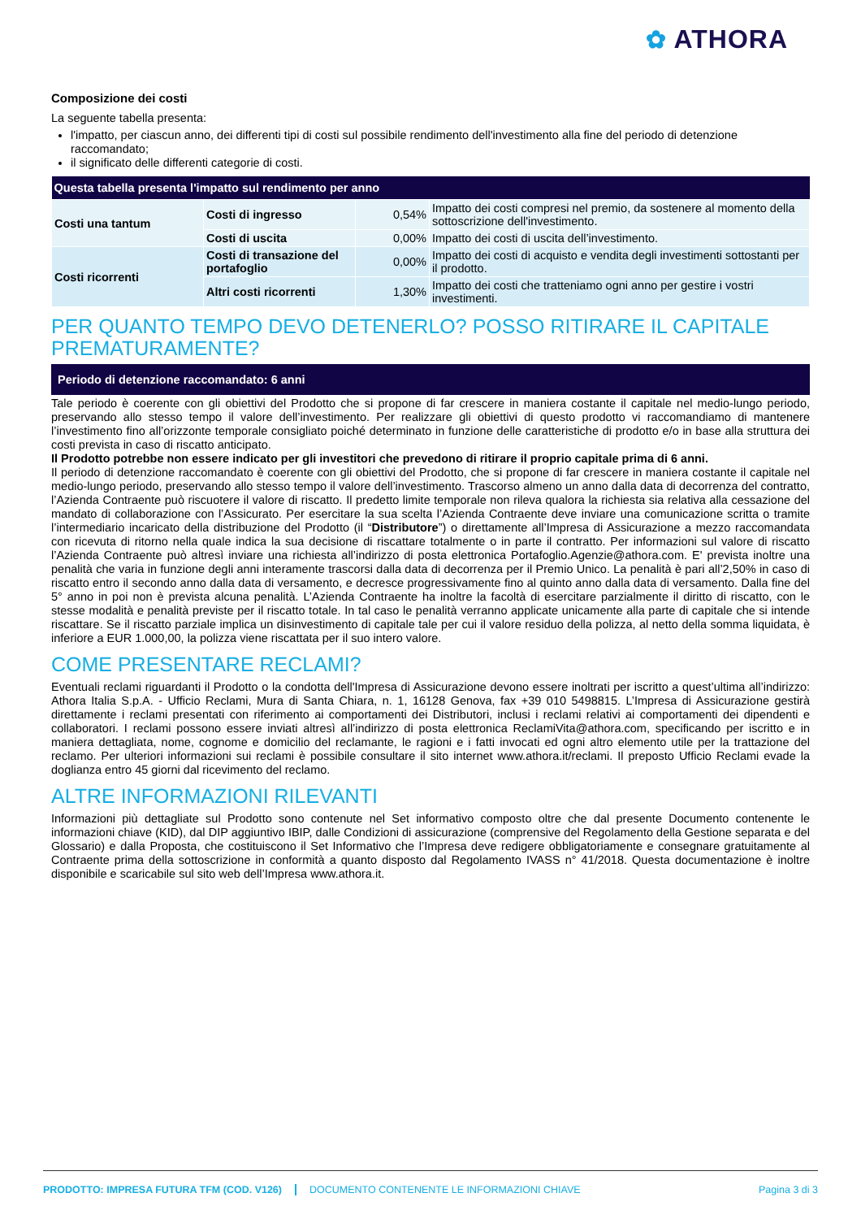✿ ATHORA
Composizione dei costi
La seguente tabella presenta:
l'impatto, per ciascun anno, dei differenti tipi di costi sul possibile rendimento dell'investimento alla fine del periodo di detenzione raccomandato;
il significato delle differenti categorie di costi.
| Questa tabella presenta l'impatto sul rendimento per anno | | | |
| --- | --- | --- | --- |
| Costi una tantum | Costi di ingresso | 0,54% | Impatto dei costi compresi nel premio, da sostenere al momento della sottoscrizione dell'investimento. |
| | Costi di uscita | 0,00% | Impatto dei costi di uscita dell’investimento. |
| Costi ricorrenti | Costi di transazione del portafoglio | 0,00% | Impatto dei costi di acquisto e vendita degli investimenti sottostanti per il prodotto. |
| | Altri costi ricorrenti | 1,30% | Impatto dei costi che tratteniamo ogni anno per gestire i vostri investimenti. |
PER QUANTO TEMPO DEVO DETENERLO? POSSO RITIRARE IL CAPITALE PREMATURAMENTE?
Periodo di detenzione raccomandato: 6 anni
Tale periodo è coerente con gli obiettivi del Prodotto che si propone di far crescere in maniera costante il capitale nel medio-lungo periodo, preservando allo stesso tempo il valore dell’investimento. Per realizzare gli obiettivi di questo prodotto vi raccomandiamo di mantenere l’investimento fino all’orizzonte temporale consigliato poiché determinato in funzione delle caratteristiche di prodotto e/o in base alla struttura dei costi prevista in caso di riscatto anticipato.
Il Prodotto potrebbe non essere indicato per gli investitori che prevedono di ritirare il proprio capitale prima di 6 anni.
Il periodo di detenzione raccomandato è coerente con gli obiettivi del Prodotto, che si propone di far crescere in maniera costante il capitale nel medio-lungo periodo, preservando allo stesso tempo il valore dell’investimento. Trascorso almeno un anno dalla data di decorrenza del contratto, l’Azienda Contraente può riscuotere il valore di riscatto. Il predetto limite temporale non rileva qualora la richiesta sia relativa alla cessazione del mandato di collaborazione con l’Assicurato. Per esercitare la sua scelta l’Azienda Contraente deve inviare una comunicazione scritta o tramite l’intermediario incaricato della distribuzione del Prodotto (il “Distributore”) o direttamente all’Impresa di Assicurazione a mezzo raccomandata con ricevuta di ritorno nella quale indica la sua decisione di riscattare totalmente o in parte il contratto. Per informazioni sul valore di riscatto l’Azienda Contraente può altresì inviare una richiesta all’indirizzo di posta elettronica Portafoglio.Agenzie@athora.com. E' prevista inoltre una penalità che varia in funzione degli anni interamente trascorsi dalla data di decorrenza per il Premio Unico. La penalità è pari all’2,50% in caso di riscatto entro il secondo anno dalla data di versamento, e decresce progressivamente fino al quinto anno dalla data di versamento. Dalla fine del 5° anno in poi non è prevista alcuna penalità. L’Azienda Contraente ha inoltre la facoltà di esercitare parzialmente il diritto di riscatto, con le stesse modalità e penalità previste per il riscatto totale. In tal caso le penalità verranno applicate unicamente alla parte di capitale che si intende riscattare. Se il riscatto parziale implica un disinvestimento di capitale tale per cui il valore residuo della polizza, al netto della somma liquidata, è inferiore a EUR 1.000,00, la polizza viene riscattata per il suo intero valore.
COME PRESENTARE RECLAMI?
Eventuali reclami riguardanti il Prodotto o la condotta dell'Impresa di Assicurazione devono essere inoltrati per iscritto a quest’ultima all’indirizzo: Athora Italia S.p.A. - Ufficio Reclami, Mura di Santa Chiara, n. 1, 16128 Genova, fax +39 010 5498815. L’Impresa di Assicurazione gestirà direttamente i reclami presentati con riferimento ai comportamenti dei Distributori, inclusi i reclami relativi ai comportamenti dei dipendenti e collaboratori. I reclami possono essere inviati altresì all’indirizzo di posta elettronica ReclamiVita@athora.com, specificando per iscritto e in maniera dettagliata, nome, cognome e domicilio del reclamante, le ragioni e i fatti invocati ed ogni altro elemento utile per la trattazione del reclamo. Per ulteriori informazioni sui reclami è possibile consultare il sito internet www.athora.it/reclami. Il preposto Ufficio Reclami evade la doglianza entro 45 giorni dal ricevimento del reclamo.
ALTRE INFORMAZIONI RILEVANTI
Informazioni più dettagliate sul Prodotto sono contenute nel Set informativo composto oltre che dal presente Documento contenente le informazioni chiave (KID), dal DIP aggiuntivo IBIP, dalle Condizioni di assicurazione (comprensive del Regolamento della Gestione separata e del Glossario) e dalla Proposta, che costituiscono il Set Informativo che l’Impresa deve redigere obbligatoriamente e consegnare gratuitamente al Contraente prima della sottoscrizione in conformità a quanto disposto dal Regolamento IVASS n° 41/2018. Questa documentazione è inoltre disponibile e scaricabile sul sito web dell’Impresa www.athora.it.
PRODOTTO: IMPRESA FUTURA TFM (COD. V126) DOCUMENTO CONTENENTE LE INFORMAZIONI CHIAVE Pagina 3 di 3